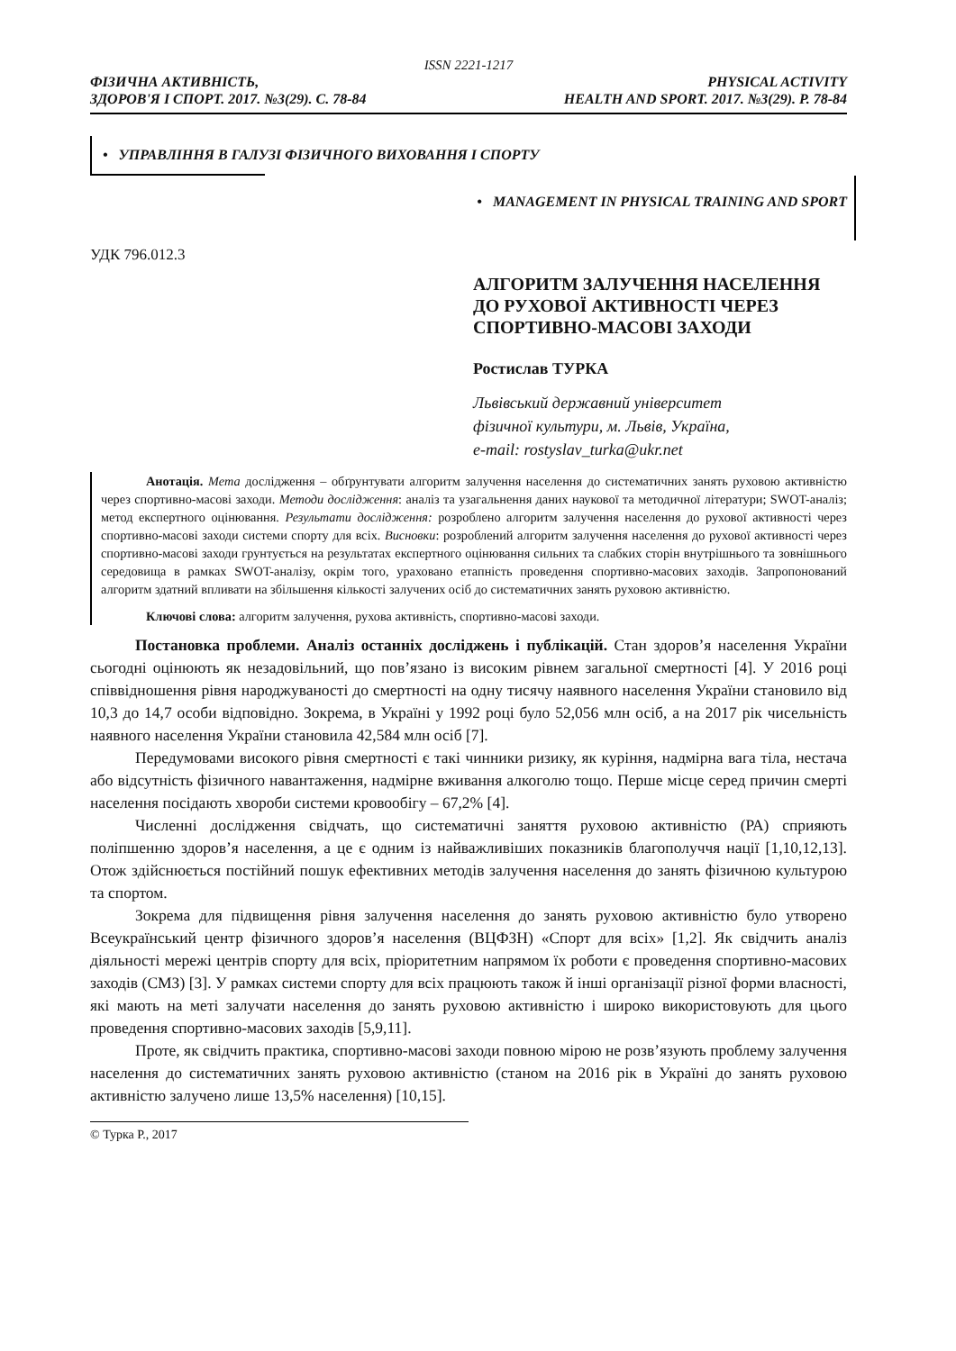ISSN 2221-1217
ФІЗИЧНА АКТИВНІСТЬ,
ЗДОРОВ'Я І СПОРТ. 2017. №3(29). С. 78-84
PHYSICAL ACTIVITY
HEALTH AND SPORT. 2017. №3(29). P. 78-84
• УПРАВЛІННЯ В ГАЛУЗІ ФІЗИЧНОГО ВИХОВАННЯ І СПОРТУ
• MANAGEMENT IN PHYSICAL TRAINING AND SPORT
УДК 796.012.3
АЛГОРИТМ ЗАЛУЧЕННЯ НАСЕЛЕННЯ ДО РУХОВОЇ АКТИВНОСТІ ЧЕРЕЗ СПОРТИВНО-МАСОВІ ЗАХОДИ
Ростислав ТУРКА
Львівський державний університет
фізичної культури, м. Львів, Україна,
e-mail: rostyslav_turka@ukr.net
Анотація. Мета дослідження – обґрунтувати алгоритм залучення населення до систематичних занять руховою активністю через спортивно-масові заходи. Методи дослідження: аналіз та узагальнення даних наукової та методичної літератури; SWOT-аналіз; метод експертного оцінювання. Результати дослідження: розроблено алгоритм залучення населення до рухової активності через спортивно-масові заходи системи спорту для всіх. Висновки: розроблений алгоритм залучення населення до рухової активності через спортивно-масові заходи грунтується на результатах експертного оцінювання сильних та слабких сторін внутрішнього та зовнішнього середовища в рамках SWOT-аналізу, окрім того, ураховано етапність проведення спортивно-масових заходів. Запропонований алгоритм здатний впливати на збільшення кількості залучених осіб до систематичних занять руховою активністю.
Ключові слова: алгоритм залучення, рухова активність, спортивно-масові заходи.
Постановка проблеми. Аналіз останніх досліджень і публікацій. Стан здоров’я населення України сьогодні оцінюють як незадовільний, що пов’язано із високим рівнем загальної смертності [4]. У 2016 році співвідношення рівня народжуваності до смертності на одну тисячу наявного населення України становило від 10,3 до 14,7 особи відповідно. Зокрема, в Україні у 1992 році було 52,056 млн осіб, а на 2017 рік чисельність наявного населення України становила 42,584 млн осіб [7].
Передумовами високого рівня смертності є такі чинники ризику, як куріння, надмірна вага тіла, нестача або відсутність фізичного навантаження, надмірне вживання алкоголю тощо. Перше місце серед причин смерті населення посідають хвороби системи кровообігу – 67,2% [4].
Численні дослідження свідчать, що систематичні заняття руховою активністю (РА) сприяють поліпшенню здоров’я населення, а це є одним із найважливіших показників благополуччя нації [1,10,12,13]. Отож здійснюється постійний пошук ефективних методів залучення населення до занять фізичною культурою та спортом.
Зокрема для підвищення рівня залучення населення до занять руховою активністю було утворено Всеукраїнський центр фізичного здоров’я населення (ВЦФЗН) «Спорт для всіх» [1,2]. Як свідчить аналіз діяльності мережі центрів спорту для всіх, пріоритетним напрямом їх роботи є проведення спортивно-масових заходів (СМЗ) [3]. У рамках системи спорту для всіх працюють також й інші організації різної форми власності, які мають на меті залучати населення до занять руховою активністю і широко використовують для цього проведення спортивно-масових заходів [5,9,11].
Проте, як свідчить практика, спортивно-масові заходи повною мірою не розв’язують проблему залучення населення до систематичних занять руховою активністю (станом на 2016 рік в Україні до занять руховою активністю залучено лише 13,5% населення) [10,15].
© Турка Р., 2017